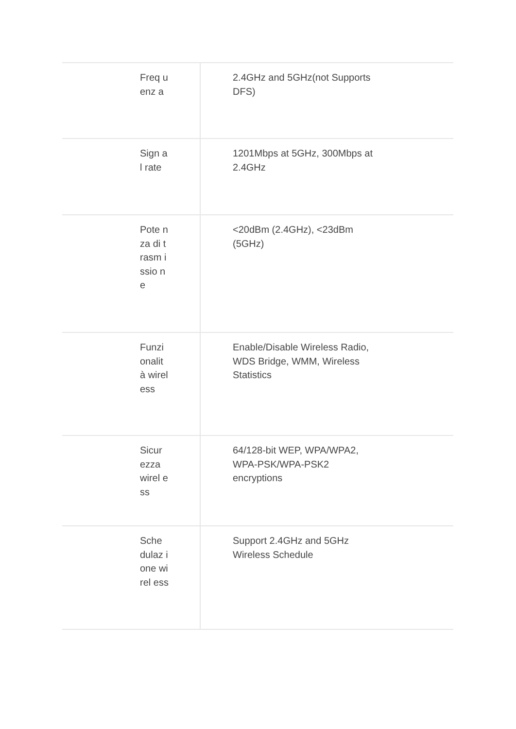| Freq uenz a | 2.4GHz and 5GHz(not Supports DFS) |
| Sign al rate | 1201Mbps at 5GHz, 300Mbps at 2.4GHz |
| Pote nza di trasm issio ne | <20dBm (2.4GHz), <23dBm (5GHz) |
| Funzi onalit à wirel ess | Enable/Disable Wireless Radio, WDS Bridge, WMM, Wireless Statistics |
| Sicur ezza wirel ess | 64/128-bit WEP, WPA/WPA2, WPA-PSK/WPA-PSK2 encryptions |
| Sche dulaz ione wirel ess | Support 2.4GHz and 5GHz Wireless Schedule |